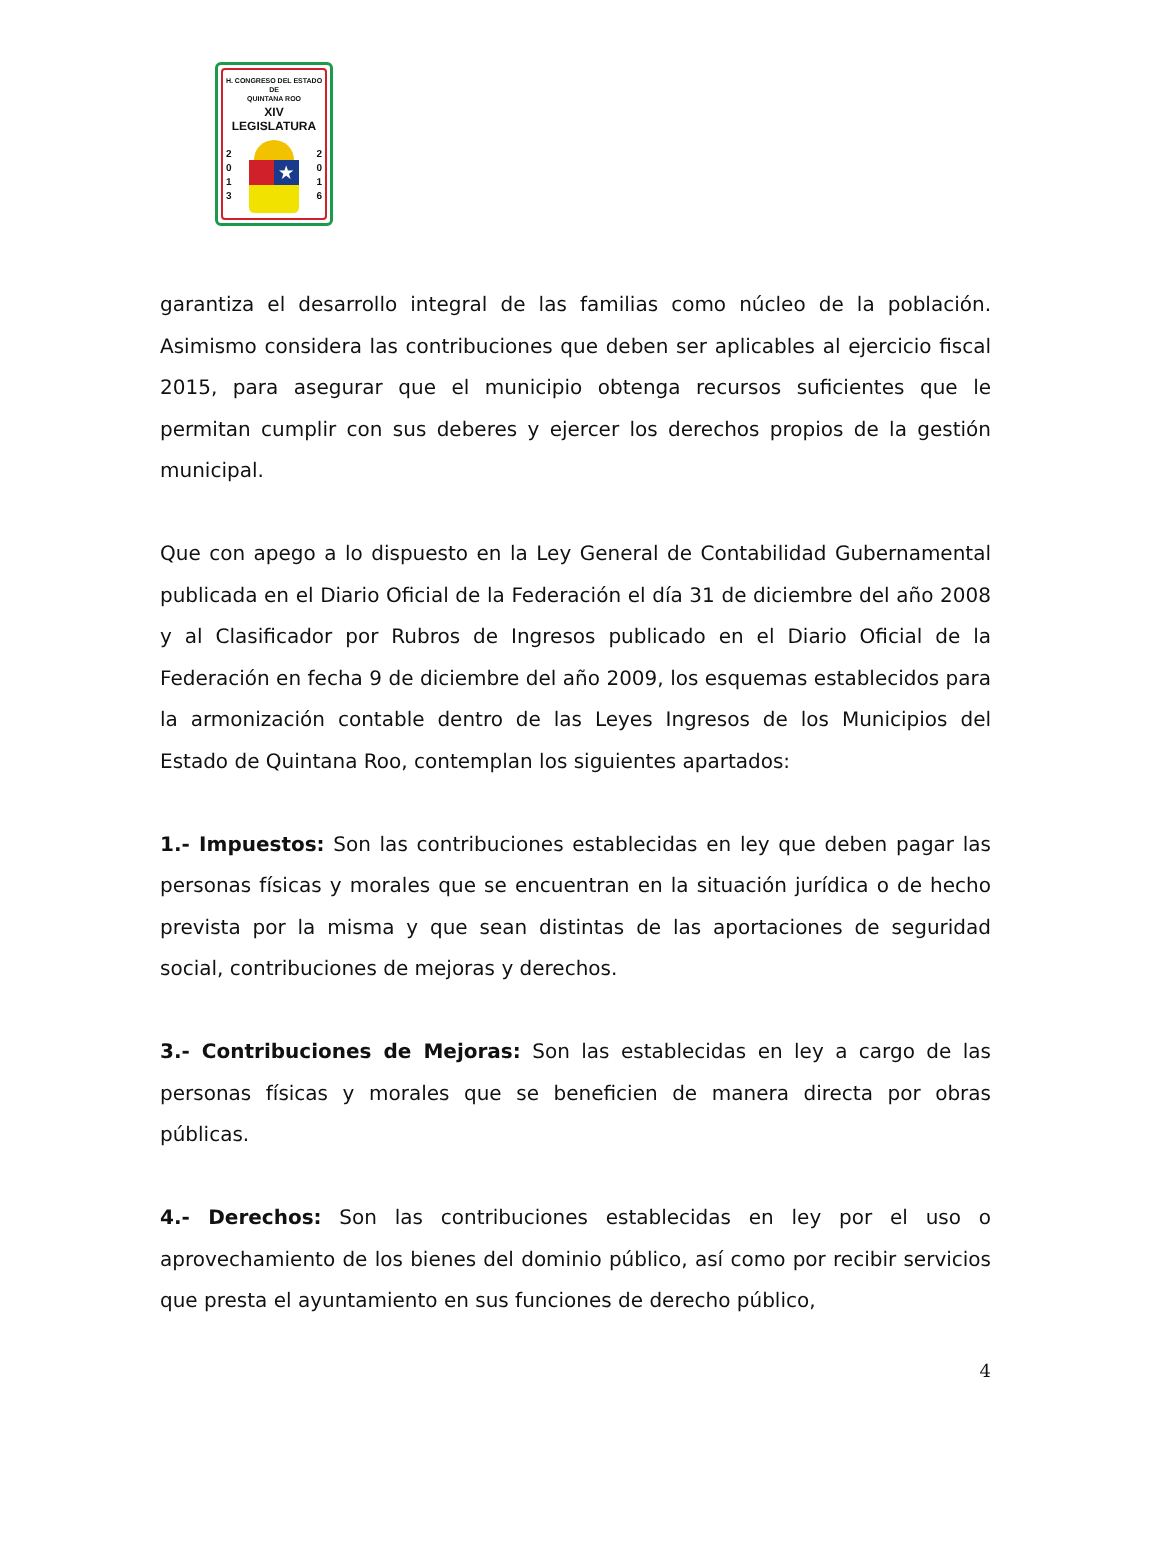H. CONGRESO DEL ESTADO
DE
QUINTANA ROO
XIV LEGISLATURA
2
0
1
3
★
2
0
1
6
garantiza el desarrollo integral de las familias como núcleo de la población. Asimismo considera las contribuciones que deben ser aplicables al ejercicio fiscal 2015, para asegurar que el municipio obtenga recursos suficientes que le permitan cumplir con sus deberes y ejercer los derechos propios de la gestión municipal.
Que con apego a lo dispuesto en la Ley General de Contabilidad Gubernamental publicada en el Diario Oficial de la Federación el día 31 de diciembre del año 2008 y al Clasificador por Rubros de Ingresos publicado en el Diario Oficial de la Federación en fecha 9 de diciembre del año 2009, los esquemas establecidos para la armonización contable dentro de las Leyes Ingresos de los Municipios del Estado de Quintana Roo, contemplan los siguientes apartados:
1.- Impuestos: Son las contribuciones establecidas en ley que deben pagar las personas físicas y morales que se encuentran en la situación jurídica o de hecho prevista por la misma y que sean distintas de las aportaciones de seguridad social, contribuciones de mejoras y derechos.
3.- Contribuciones de Mejoras: Son las establecidas en ley a cargo de las personas físicas y morales que se beneficien de manera directa por obras públicas.
4.- Derechos: Son las contribuciones establecidas en ley por el uso o aprovechamiento de los bienes del dominio público, así como por recibir servicios que presta el ayuntamiento en sus funciones de derecho público,
4